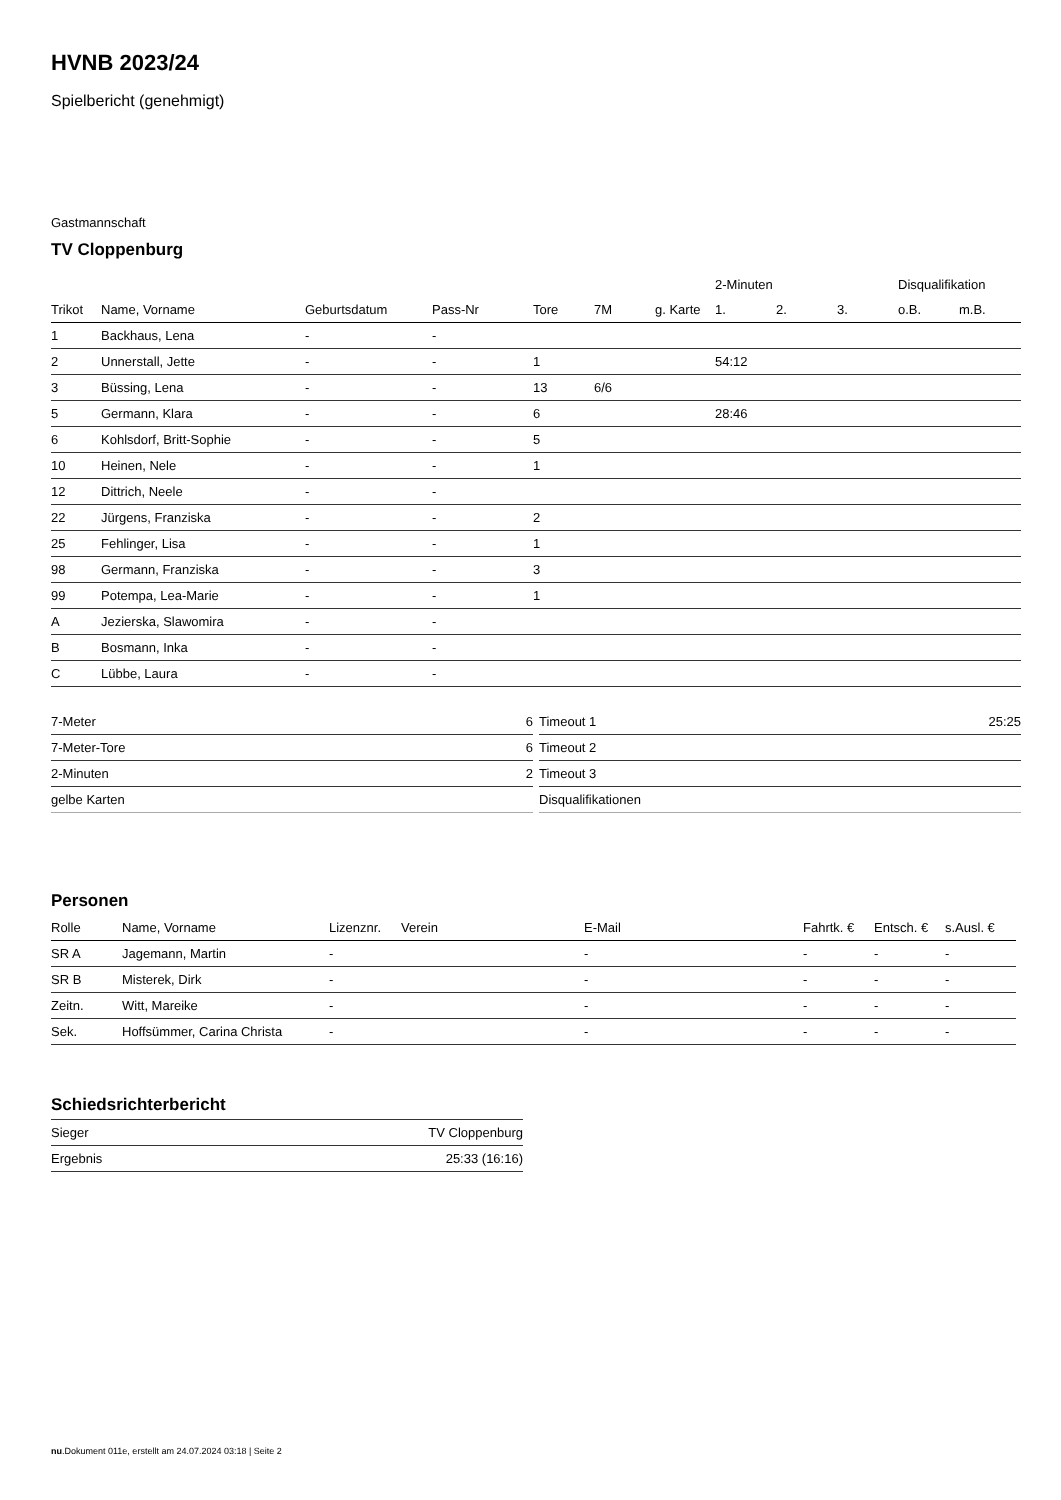HVNB 2023/24
Spielbericht (genehmigt)
Gastmannschaft
TV Cloppenburg
| | | | | | | | 2-Minuten | | | Disqualifikation | |
| --- | --- | --- | --- | --- | --- | --- | --- | --- | --- | --- | --- |
| Trikot | Name, Vorname | Geburtsdatum | Pass-Nr | Tore | 7M | g. Karte | 1. | 2. | 3. | o.B. | m.B. |
| 1 | Backhaus, Lena | - | - | | | | | | | | |
| 2 | Unnerstall, Jette | - | - | 1 | | | 54:12 | | | | |
| 3 | Büssing, Lena | - | - | 13 | 6/6 | | | | | | |
| 5 | Germann, Klara | - | - | 6 | | | 28:46 | | | | |
| 6 | Kohlsdorf, Britt-Sophie | - | - | 5 | | | | | | | |
| 10 | Heinen, Nele | - | - | 1 | | | | | | | |
| 12 | Dittrich, Neele | - | - | | | | | | | | |
| 22 | Jürgens, Franziska | - | - | 2 | | | | | | | |
| 25 | Fehlinger, Lisa | - | - | 1 | | | | | | | |
| 98 | Germann, Franziska | - | - | 3 | | | | | | | |
| 99 | Potempa, Lea-Marie | - | - | 1 | | | | | | | |
| A | Jezierska, Slawomira | - | - | | | | | | | | |
| B | Bosmann, Inka | - | - | | | | | | | | |
| C | Lübbe, Laura | - | - | | | | | | | | |
| 7-Meter | 6 |
| 7-Meter-Tore | 6 |
| 2-Minuten | 2 |
| gelbe Karten | |
| Timeout 1 | 25:25 |
| Timeout 2 | |
| Timeout 3 | |
| Disqualifikationen | |
Personen
| Rolle | Name, Vorname | Lizenznr. | Verein | E-Mail | Fahrtk. € | Entsch. € | s.Ausl. € |
| --- | --- | --- | --- | --- | --- | --- | --- |
| SR A | Jagemann, Martin | - | | - | - | - | - |
| SR B | Misterek, Dirk | - | | - | - | - | - |
| Zeitn. | Witt, Mareike | - | | - | - | - | - |
| Sek. | Hoffsümmer, Carina Christa | - | | - | - | - | - |
Schiedsrichterbericht
| Sieger | TV Cloppenburg |
| Ergebnis | 25:33 (16:16) |
nu.Dokument 011e, erstellt am 24.07.2024 03:18 | Seite 2